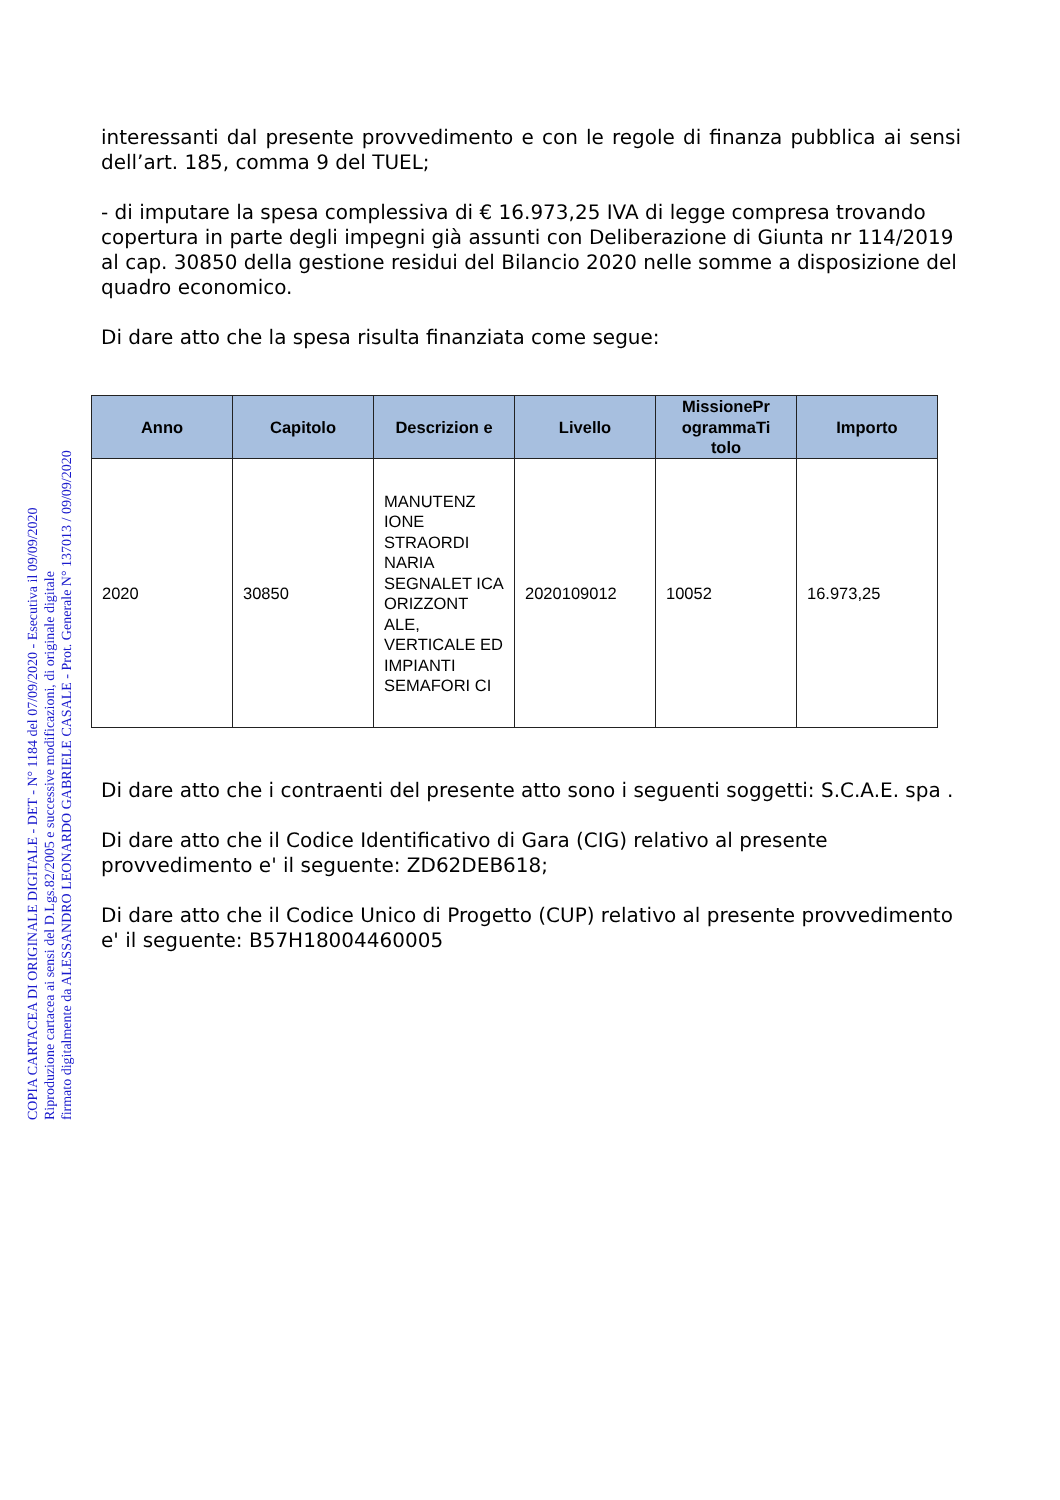COPIA CARTACEA DI ORIGINALE DIGITALE - DET - N° 1184 del 07/09/2020 - Esecutiva il 09/09/2020
Riproduzione cartacea ai sensi del D.Lgs.82/2005 e successive modificazioni, di originale digitale
firmato digitalmente da ALESSANDRO LEONARDO GABRIELE CASALE - Prot. Generale N° 137013 / 09/09/2020
interessanti dal presente provvedimento e con le regole di finanza pubblica ai sensi dell’art. 185, comma 9 del TUEL;
- di imputare la spesa complessiva di € 16.973,25 IVA di legge compresa trovando copertura in parte degli impegni già assunti con Deliberazione di Giunta nr 114/2019 al cap. 30850 della gestione residui del Bilancio 2020 nelle somme a disposizione del quadro economico.
Di dare atto che la spesa risulta finanziata come segue:
| Anno | Capitolo | Descrizion e | Livello | MissionePr ogrammaTi tolo | Importo |
| --- | --- | --- | --- | --- | --- |
| 2020 | 30850 | MANUTENZ IONE STRAORDI NARIA SEGNALET ICA ORIZZONT ALE, VERTICALE ED IMPIANTI SEMAFORI CI | 2020109012 | 10052 | 16.973,25 |
Di dare atto che i contraenti del presente atto sono i seguenti soggetti: S.C.A.E. spa .
Di dare atto che il Codice Identificativo di Gara (CIG) relativo al presente provvedimento e' il seguente: ZD62DEB618;
Di dare atto che il Codice Unico di Progetto (CUP) relativo al presente provvedimento e' il seguente: B57H18004460005